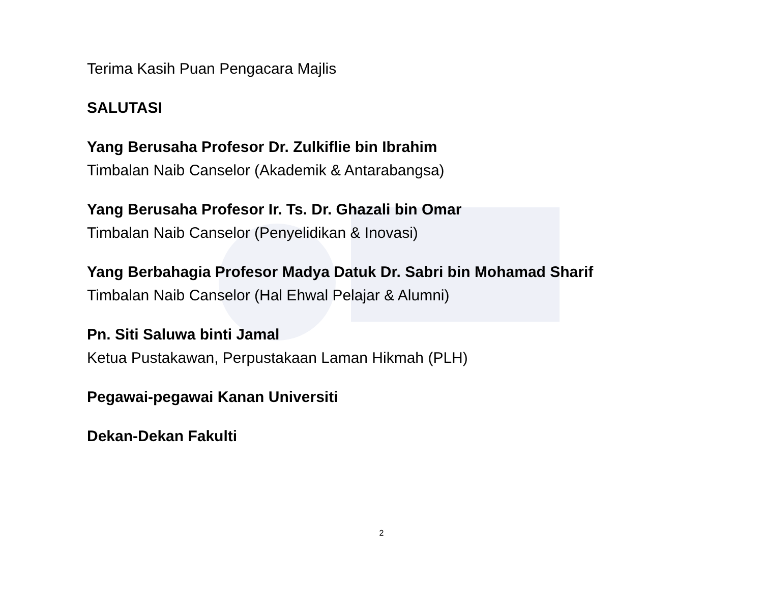Terima Kasih Puan Pengacara Majlis
SALUTASI
Yang Berusaha Profesor Dr. Zulkiflie bin Ibrahim
Timbalan Naib Canselor (Akademik & Antarabangsa)
Yang Berusaha Profesor Ir. Ts. Dr. Ghazali bin Omar
Timbalan Naib Canselor (Penyelidikan & Inovasi)
Yang Berbahagia Profesor Madya Datuk Dr. Sabri bin Mohamad Sharif
Timbalan Naib Canselor (Hal Ehwal Pelajar & Alumni)
Pn. Siti Saluwa binti Jamal
Ketua Pustakawan, Perpustakaan Laman Hikmah (PLH)
Pegawai-pegawai Kanan Universiti
Dekan-Dekan Fakulti
2